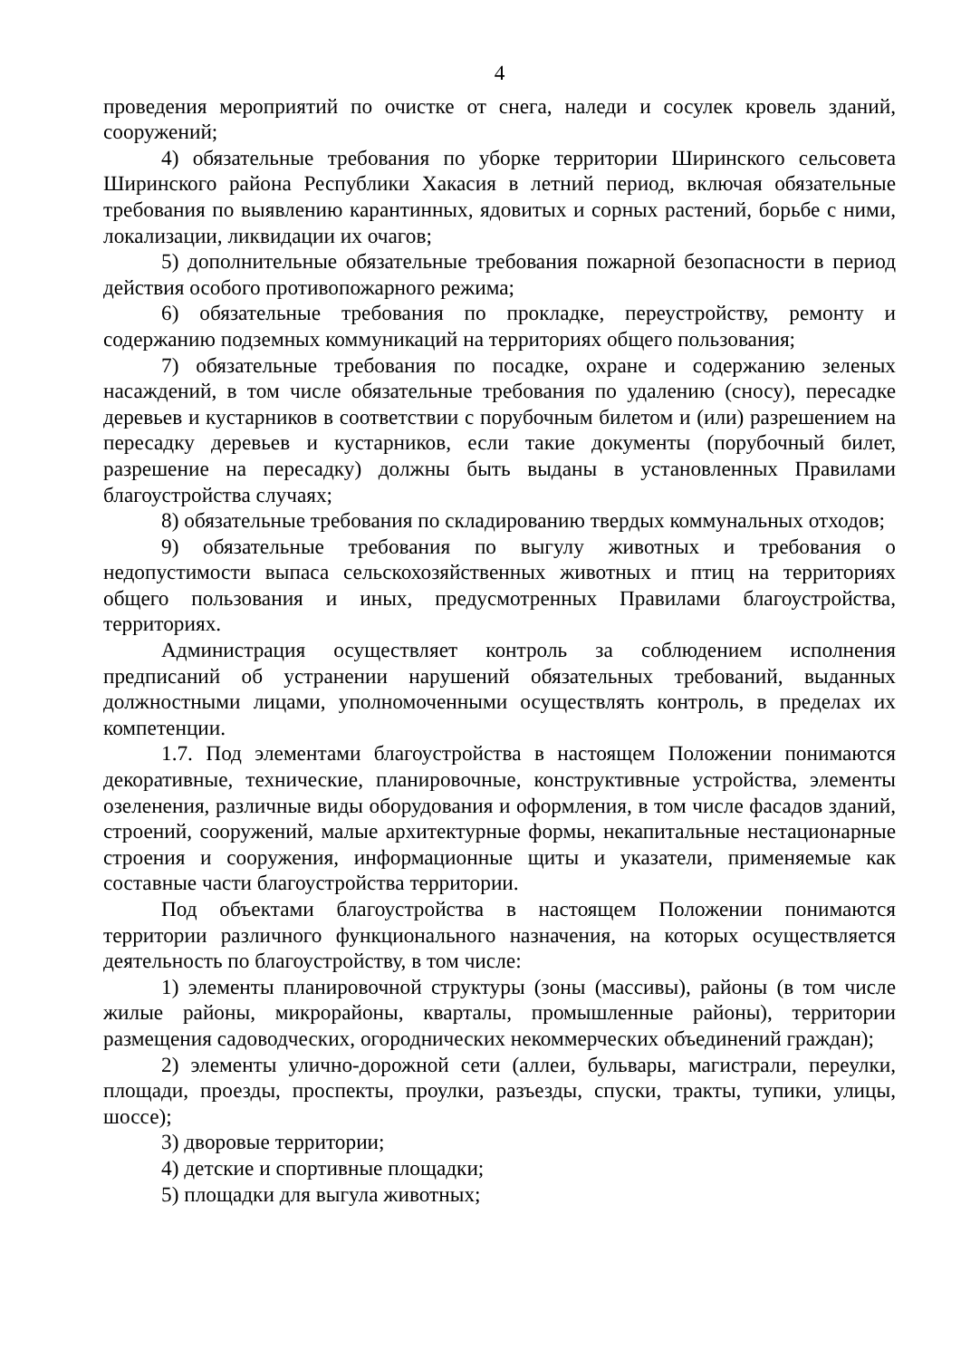4
проведения мероприятий по очистке от снега, наледи и сосулек кровель зданий, сооружений;
4) обязательные требования по уборке территории Ширинского сельсовета Ширинского района Республики Хакасия в летний период, включая обязательные требования по выявлению карантинных, ядовитых и сорных растений, борьбе с ними, локализации, ликвидации их очагов;
5) дополнительные обязательные требования пожарной безопасности в период действия особого противопожарного режима;
6) обязательные требования по прокладке, переустройству, ремонту и содержанию подземных коммуникаций на территориях общего пользования;
7) обязательные требования по посадке, охране и содержанию зеленых насаждений, в том числе обязательные требования по удалению (сносу), пересадке деревьев и кустарников в соответствии с порубочным билетом и (или) разрешением на пересадку деревьев и кустарников, если такие документы (порубочный билет, разрешение на пересадку) должны быть выданы в установленных Правилами благоустройства случаях;
8) обязательные требования по складированию твердых коммунальных отходов;
9) обязательные требования по выгулу животных и требования о недопустимости выпаса сельскохозяйственных животных и птиц на территориях общего пользования и иных, предусмотренных Правилами благоустройства, территориях.
Администрация осуществляет контроль за соблюдением исполнения предписаний об устранении нарушений обязательных требований, выданных должностными лицами, уполномоченными осуществлять контроль, в пределах их компетенции.
1.7. Под элементами благоустройства в настоящем Положении понимаются декоративные, технические, планировочные, конструктивные устройства, элементы озеленения, различные виды оборудования и оформления, в том числе фасадов зданий, строений, сооружений, малые архитектурные формы, некапитальные нестационарные строения и сооружения, информационные щиты и указатели, применяемые как составные части благоустройства территории.
Под объектами благоустройства в настоящем Положении понимаются территории различного функционального назначения, на которых осуществляется деятельность по благоустройству, в том числе:
1) элементы планировочной структуры (зоны (массивы), районы (в том числе жилые районы, микрорайоны, кварталы, промышленные районы), территории размещения садоводческих, огороднических некоммерческих объединений граждан);
2) элементы улично-дорожной сети (аллеи, бульвары, магистрали, переулки, площади, проезды, проспекты, проулки, разъезды, спуски, тракты, тупики, улицы, шоссе);
3) дворовые территории;
4) детские и спортивные площадки;
5) площадки для выгула животных;